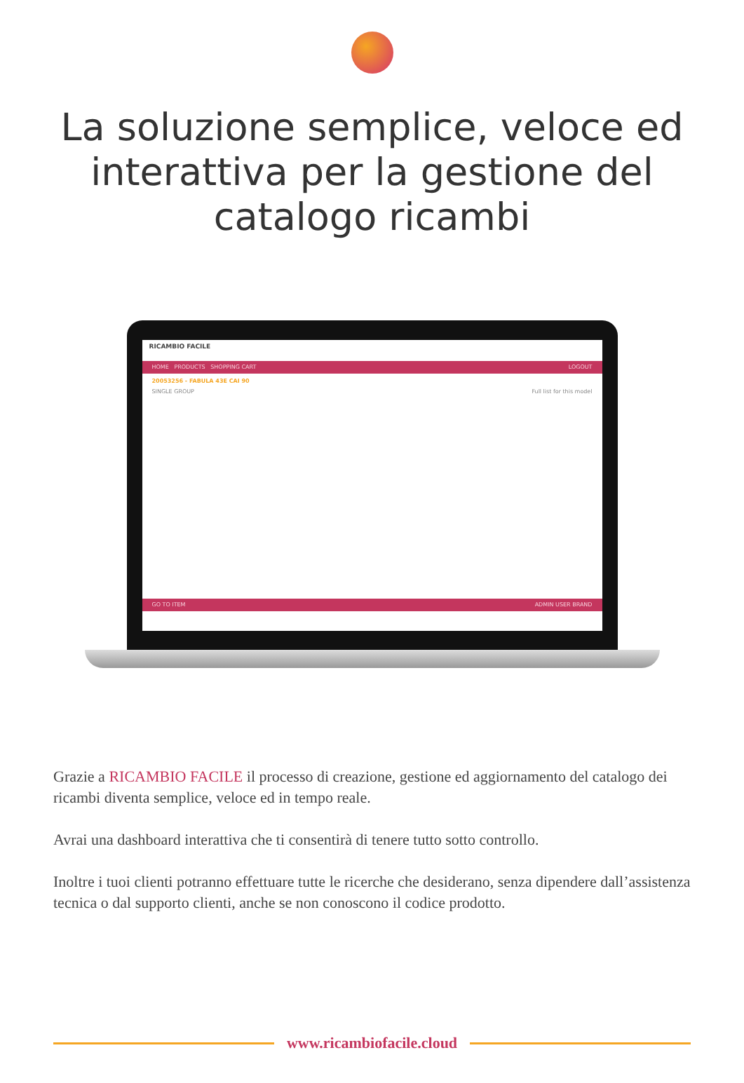La soluzione semplice, veloce ed interattiva per la gestione del catalogo ricambi
RICAMBIO FACILE
HOME PRODUCTS SHOPPING CART LOGOUT
20053256 - FABULA 43E CAI 90
SINGLE GROUP Full list for this model
GO TO ITEM ADMIN USER BRAND
Grazie a RICAMBIO FACILE il processo di creazione, gestione ed aggiornamento del catalogo dei ricambi diventa semplice, veloce ed in tempo reale.
Avrai una dashboard interattiva che ti consentirà di tenere tutto sotto controllo.
Inoltre i tuoi clienti potranno effettuare tutte le ricerche che desiderano, senza dipendere dall’assistenza tecnica o dal supporto clienti, anche se non conoscono il codice prodotto.
www.ricambiofacile.cloud